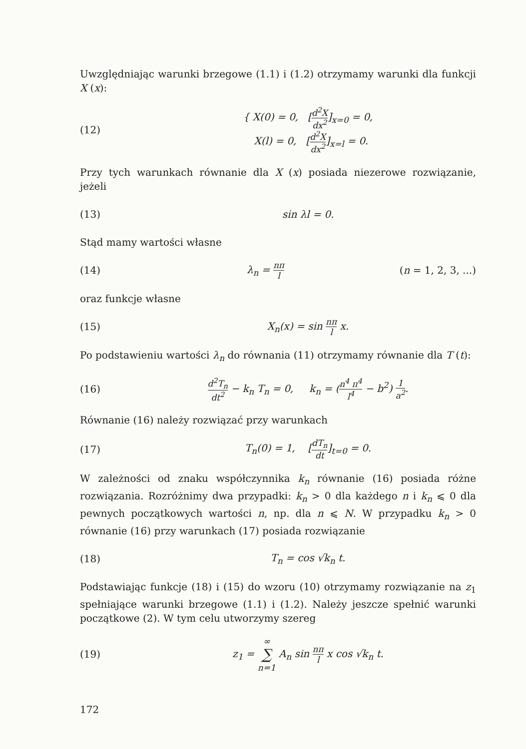Uwzględniając warunki brzegowe (1.1) i (1.2) otrzymamy warunki dla funkcji X (x):
(12)
{ X(0) = 0, [d<sup>2</sup>X dx<sup>2</sup>]<sub>x=0</sub> = 0,
X(l) = 0, [d<sup>2</sup>X dx<sup>2</sup>]<sub>x=l</sub> = 0.
Przy tych warunkach równanie dla X (x) posiada niezerowe rozwiązanie, jeżeli
(13) sin λl = 0.
Stąd mamy wartości własne
(14) λ<sub>n</sub> = nπ l
(n = 1, 2, 3, ...)
oraz funkcje własne
(15) X<sub>n</sub>(x) = sin nπ l x.
Po podstawieniu wartości λ<sub>n</sub> do równania (11) otrzymamy równanie dla T (t):
(16)
d<sup>2</sup>T<sub>n</sub> dt<sup>2</sup> − k<sub>n</sub> T<sub>n</sub> = 0, k<sub>n</sub> = (n<sup>4</sup> π<sup>4</sup> l<sup>4</sup> − b<sup>2</sup>) 1 a<sup>2</sup>.
Równanie (16) należy rozwiązać przy warunkach
(17) T<sub>n</sub>(0) = 1, [dT<sub>n</sub> dt]<sub>t=0</sub> = 0.
W zależności od znaku współczynnika k<sub>n</sub> równanie (16) posiada różne rozwiązania. Rozróżnimy dwa przypadki: k<sub>n</sub> > 0 dla każdego n i k<sub>n</sub> ⩽ 0 dla pewnych początkowych wartości n, np. dla n ⩽ N. W przypadku k<sub>n</sub> > 0 równanie (16) przy warunkach (17) posiada rozwiązanie
(18) T<sub>n</sub> = cos √k<sub>n</sub> t.
Podstawiając funkcje (18) i (15) do wzoru (10) otrzymamy rozwiązanie na z<sub>1</sub> spełniające warunki brzegowe (1.1) i (1.2). Należy jeszcze spełnić warunki początkowe (2). W tym celu utworzymy szereg
(19)
z<sub>1</sub> = ∞ ∑ n=1 A<sub>n</sub> sin nπ l x cos √k<sub>n</sub> t.
172